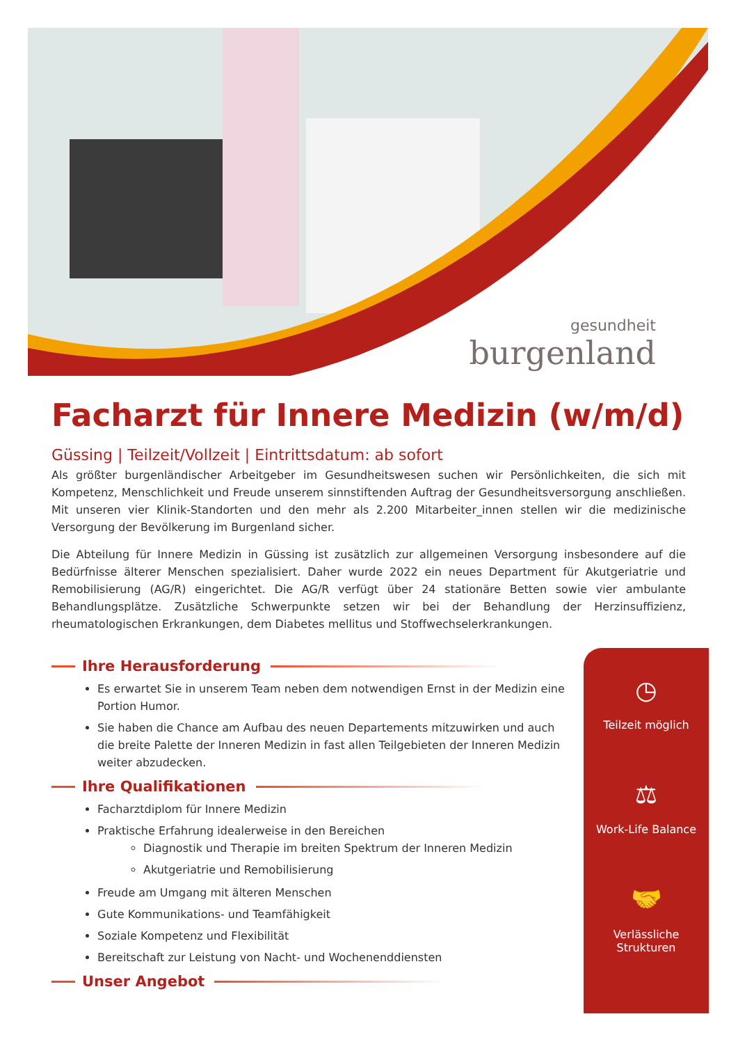gesundheit
burgenland
Facharzt für Innere Medizin (w/m/d)
Güssing | Teilzeit/Vollzeit | Eintrittsdatum: ab sofort
Als größter burgenländischer Arbeitgeber im Gesundheitswesen suchen wir Persönlichkeiten, die sich mit Kompetenz, Menschlichkeit und Freude unserem sinnstiftenden Auftrag der Gesundheitsversorgung anschließen. Mit unseren vier Klinik-Standorten und den mehr als 2.200 Mitarbeiter_innen stellen wir die medizinische Versorgung der Bevölkerung im Burgenland sicher.
Die Abteilung für Innere Medizin in Güssing ist zusätzlich zur allgemeinen Versorgung insbesondere auf die Bedürfnisse älterer Menschen spezialisiert. Daher wurde 2022 ein neues Department für Akutgeriatrie und Remobilisierung (AG/R) eingerichtet. Die AG/R verfügt über 24 stationäre Betten sowie vier ambulante Behandlungsplätze. Zusätzliche Schwerpunkte setzen wir bei der Behandlung der Herzinsuffizienz, rheumatologischen Erkrankungen, dem Diabetes mellitus und Stoffwechselerkrankungen.
Ihre Herausforderung
Es erwartet Sie in unserem Team neben dem notwendigen Ernst in der Medizin eine Portion Humor.
Sie haben die Chance am Aufbau des neuen Departements mitzuwirken und auch die breite Palette der Inneren Medizin in fast allen Teilgebieten der Inneren Medizin weiter abzudecken.
Ihre Qualifikationen
Facharztdiplom für Innere Medizin
Praktische Erfahrung idealerweise in den Bereichen
Diagnostik und Therapie im breiten Spektrum der Inneren Medizin
Akutgeriatrie und Remobilisierung
Freude am Umgang mit älteren Menschen
Gute Kommunikations- und Teamfähigkeit
Soziale Kompetenz und Flexibilität
Bereitschaft zur Leistung von Nacht- und Wochenenddiensten
Unser Angebot
◷
Teilzeit möglich
⚖
Work-Life Balance
🤝
Verlässliche
Strukturen